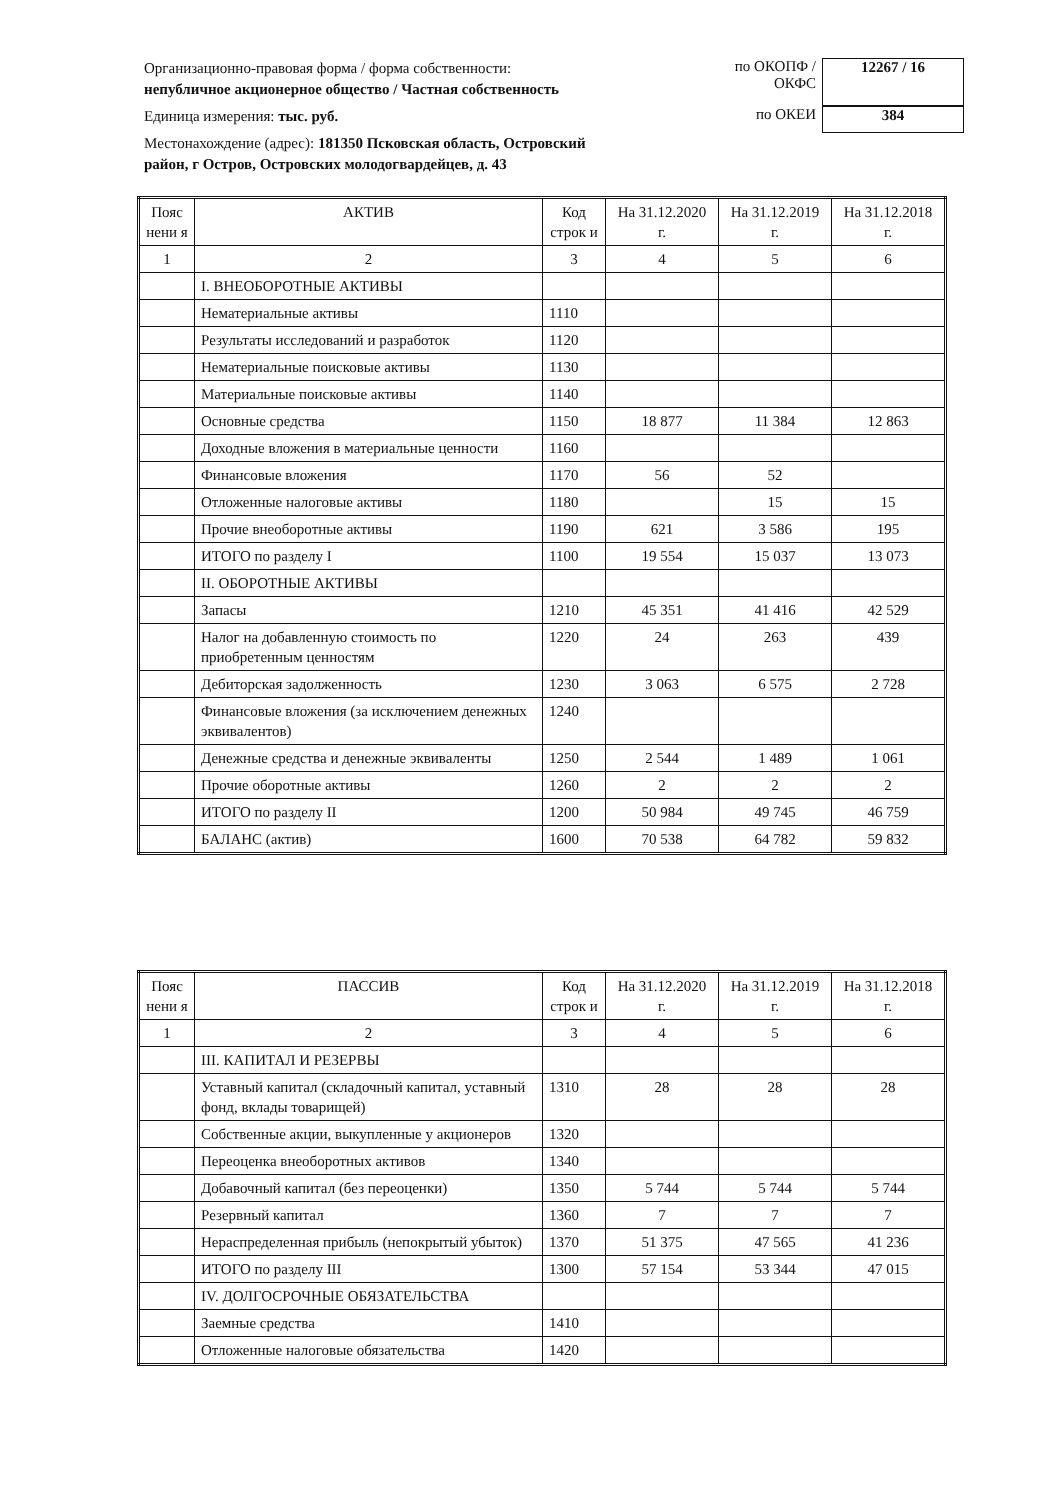Организационно-правовая форма / форма собственности:
непубличное акционерное общество / Частная собственность
по ОКОПФ / ОКФС
12267 / 16
Единица измерения: тыс. руб.
по ОКЕИ 384
Местонахождение (адрес): 181350 Псковская область, Островский
район, г Остров, Островских молодогвардейцев, д. 43
| Пояс нени я | АКТИВ | Код строк и | На 31.12.2020 г. | На 31.12.2019 г. | На 31.12.2018 г. |
| --- | --- | --- | --- | --- | --- |
| 1 | 2 | 3 | 4 | 5 | 6 |
| | I. ВНЕОБОРОТНЫЕ АКТИВЫ | | | | |
| | Нематериальные активы | 1110 | | | |
| | Результаты исследований и разработок | 1120 | | | |
| | Нематериальные поисковые активы | 1130 | | | |
| | Материальные поисковые активы | 1140 | | | |
| | Основные средства | 1150 | 18 877 | 11 384 | 12 863 |
| | Доходные вложения в материальные ценности | 1160 | | | |
| | Финансовые вложения | 1170 | 56 | 52 | |
| | Отложенные налоговые активы | 1180 | | 15 | 15 |
| | Прочие внеоборотные активы | 1190 | 621 | 3 586 | 195 |
| | ИТОГО по разделу I | 1100 | 19 554 | 15 037 | 13 073 |
| | II. ОБОРОТНЫЕ АКТИВЫ | | | | |
| | Запасы | 1210 | 45 351 | 41 416 | 42 529 |
| | Налог на добавленную стоимость по приобретенным ценностям | 1220 | 24 | 263 | 439 |
| | Дебиторская задолженность | 1230 | 3 063 | 6 575 | 2 728 |
| | Финансовые вложения (за исключением денежных эквивалентов) | 1240 | | | |
| | Денежные средства и денежные эквиваленты | 1250 | 2 544 | 1 489 | 1 061 |
| | Прочие оборотные активы | 1260 | 2 | 2 | 2 |
| | ИТОГО по разделу II | 1200 | 50 984 | 49 745 | 46 759 |
| | БАЛАНС (актив) | 1600 | 70 538 | 64 782 | 59 832 |
| Пояс нени я | ПАССИВ | Код строк и | На 31.12.2020 г. | На 31.12.2019 г. | На 31.12.2018 г. |
| --- | --- | --- | --- | --- | --- |
| 1 | 2 | 3 | 4 | 5 | 6 |
| | III. КАПИТАЛ И РЕЗЕРВЫ | | | | |
| | Уставный капитал (складочный капитал, уставный фонд, вклады товарищей) | 1310 | 28 | 28 | 28 |
| | Собственные акции, выкупленные у акционеров | 1320 | | | |
| | Переоценка внеоборотных активов | 1340 | | | |
| | Добавочный капитал (без переоценки) | 1350 | 5 744 | 5 744 | 5 744 |
| | Резервный капитал | 1360 | 7 | 7 | 7 |
| | Нераспределенная прибыль (непокрытый убыток) | 1370 | 51 375 | 47 565 | 41 236 |
| | ИТОГО по разделу III | 1300 | 57 154 | 53 344 | 47 015 |
| | IV. ДОЛГОСРОЧНЫЕ ОБЯЗАТЕЛЬСТВА | | | | |
| | Заемные средства | 1410 | | | |
| | Отложенные налоговые обязательства | 1420 | | | |